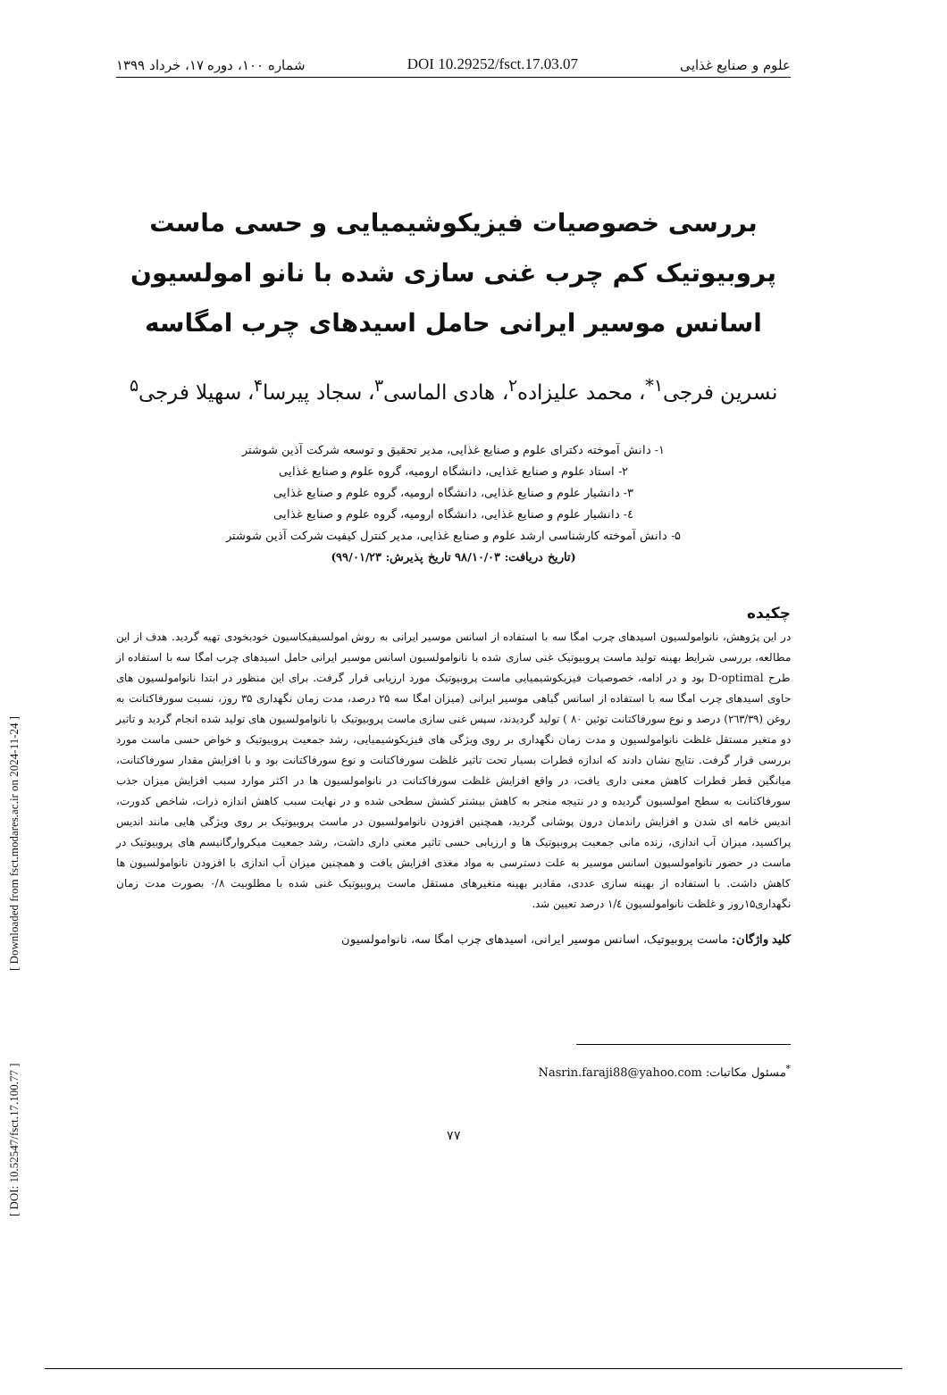علوم و صنایع غذایی DOI 10.29252/fsct.17.03.07 شماره ۱۰۰، دوره ۱۷، خرداد ۱۳۹۹
بررسی خصوصیات فیزیکوشیمیایی و حسی ماست پروبیوتیک کم چرب غنی سازی شده با نانو امولسیون اسانس موسیر ایرانی حامل اسیدهای چرب امگاسه
نسرین فرجی<sup>۱*</sup>، محمد علیزاده<sup>۲</sup>، هادی الماسی<sup>۳</sup>، سجاد پیرسا<sup>۴</sup>، سهیلا فرجی<sup>۵</sup>
۱- دانش آموخته دکترای علوم و صنایع غذایی، مدیر تحقیق و توسعه شرکت آذین شوشتر
۲- استاد علوم و صنایع غذایی، دانشگاه ارومیه، گروه علوم و صنایع غذایی
۳- دانشیار علوم و صنایع غذایی، دانشگاه ارومیه، گروه علوم و صنایع غذایی
٤- دانشیار علوم و صنایع غذایی، دانشگاه ارومیه، گروه علوم و صنایع غذایی
۵- دانش آموخته کارشناسی ارشد علوم و صنایع غذایی، مدیر کنترل کیفیت شرکت آذین شوشتر
(تاریخ دریافت: ۹۸/۱۰/۰۳ تاریخ پذیرش: ۹۹/۰۱/۲۳)
چکیده
در این پژوهش، نانوامولسیون اسیدهای چرب امگا سه با استفاده از اسانس موسیر ایرانی به روش امولسیفیکاسیون خودبخودی تهیه گردید. هدف از این مطالعه، بررسی شرایط بهینه تولید ماست پروبیوتیک غنی سازی شده با نانوامولسیون اسانس موسیر ایرانی حامل اسیدهای چرب امگا سه با استفاده از طرح D-optimal بود و در ادامه، خصوصیات فیزیکوشیمیایی ماست پروبیوتیک مورد ارزیابی قرار گرفت. برای این منظور در ابتدا نانوامولسیون های حاوی اسیدهای چرب امگا سه با استفاده از اسانس گیاهی موسیر ایرانی (میزان امگا سه ۲۵ درصد، مدت زمان نگهداری ۳۵ روز، نسبت سورفاکتانت به روغن (۲٦۳/۳۹) درصد و نوع سورفاکتانت توئین ۸۰ ) تولید گردیدند، سپس غنی سازی ماست پروبیوتیک با نانوامولسیون های تولید شده انجام گردید و تاثیر دو متغیر مستقل غلظت نانوامولسیون و مدت زمان نگهداری بر روی ویژگی های فیزیکوشیمیایی، رشد جمعیت پروبیوتیک و خواص حسی ماست مورد بررسی قرار گرفت. نتایج نشان دادند که اندازه قطرات بسیار تحت تاثیر غلظت سورفاکتانت و نوع سورفاکتانت بود و با افزایش مقدار سورفاکتانت، میانگین قطر قطرات کاهش معنی داری یافت، در واقع افزایش غلظت سورفاکتانت در نانوامولسیون ها در اکثر موارد سبب افزایش میزان جذب سورفاکتانت به سطح امولسیون گردیده و در نتیجه منجر به کاهش بیشتر کشش سطحی شده و در نهایت سبب کاهش اندازه ذرات، شاخص کدورت، اندیس خامه ای شدن و افزایش راندمان درون پوشانی گردید، همچنین افزودن نانوامولسیون در ماست پروبیوتیک بر روی ویژگی هایی مانند اندیس پراکسید، میزان آب اندازی، زنده مانی جمعیت پروبیوتیک ها و ارزیابی حسی تاثیر معنی داری داشت، رشد جمعیت میکروارگانیسم های پروبیوتیک در ماست در حضور نانوامولسیون اسانس موسیر به علت دسترسی به مواد مغذی افزایش یافت و همچنین میزان آب اندازی با افزودن نانوامولسیون ها کاهش داشت. با استفاده از بهینه سازی عددی، مقادیر بهینه متغیرهای مستقل ماست پروبیوتیک غنی شده با مطلوبیت ۰/۸ بصورت مدت زمان نگهداری۱۵روز و غلظت نانوامولسیون ۱/٤ درصد تعیین شد.
کلید واژگان: ماست پروبیوتیک، اسانس موسیر ایرانی، اسیدهای چرب امگا سه، نانوامولسیون
<sup>*</sup> مسئول مکاتبات: Nasrin.faraji88@yahoo.com
۷۷
[ DOI: 10.52547/fsct.17.100.77 ] [ Downloaded from fsct.modares.ac.ir on 2024-11-24 ]